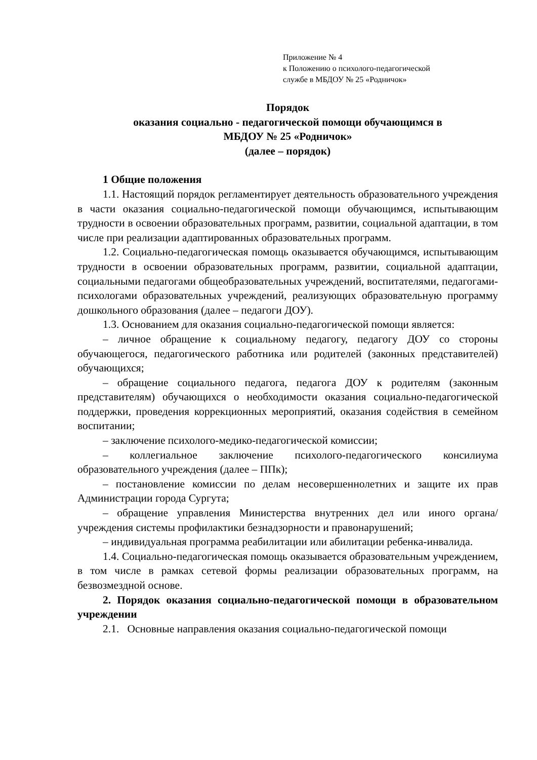Приложение № 4
к Положению о психолого-педагогической
службе в МБДОУ № 25 «Родничок»
Порядок
оказания социально - педагогической помощи обучающимся в
МБДОУ № 25 «Родничок»
(далее – порядок)
1 Общие положения
1.1. Настоящий порядок регламентирует деятельность образовательного учреждения в части оказания социально-педагогической помощи обучающимся, испытывающим трудности в освоении образовательных программ, развитии, социальной адаптации, в том числе при реализации адаптированных образовательных программ.
1.2. Социально-педагогическая помощь оказывается обучающимся, испытывающим трудности в освоении образовательных программ, развитии, социальной адаптации, социальными педагогами общеобразовательных учреждений, воспитателями, педагогами-психологами образовательных учреждений, реализующих образовательную программу дошкольного образования (далее – педагоги ДОУ).
1.3. Основанием для оказания социально-педагогической помощи является:
– личное обращение к социальному педагогу, педагогу ДОУ со стороны обучающегося, педагогического работника или родителей (законных представителей) обучающихся;
– обращение социального педагога, педагога ДОУ к родителям (законным представителям) обучающихся о необходимости оказания социально-педагогической поддержки, проведения коррекционных мероприятий, оказания содействия в семейном воспитании;
– заключение психолого-медико-педагогической комиссии;
– коллегиальное заключение психолого-педагогического консилиума образовательного учреждения (далее – ППк);
– постановление комиссии по делам несовершеннолетних и защите их прав Администрации города Сургута;
– обращение управления Министерства внутренних дел или иного органа/учреждения системы профилактики безнадзорности и правонарушений;
– индивидуальная программа реабилитации или абилитации ребенка-инвалида.
1.4. Социально-педагогическая помощь оказывается образовательным учреждением, в том числе в рамках сетевой формы реализации образовательных программ, на безвозмездной основе.
2. Порядок оказания социально-педагогической помощи в образовательном учреждении
2.1. Основные направления оказания социально-педагогической помощи